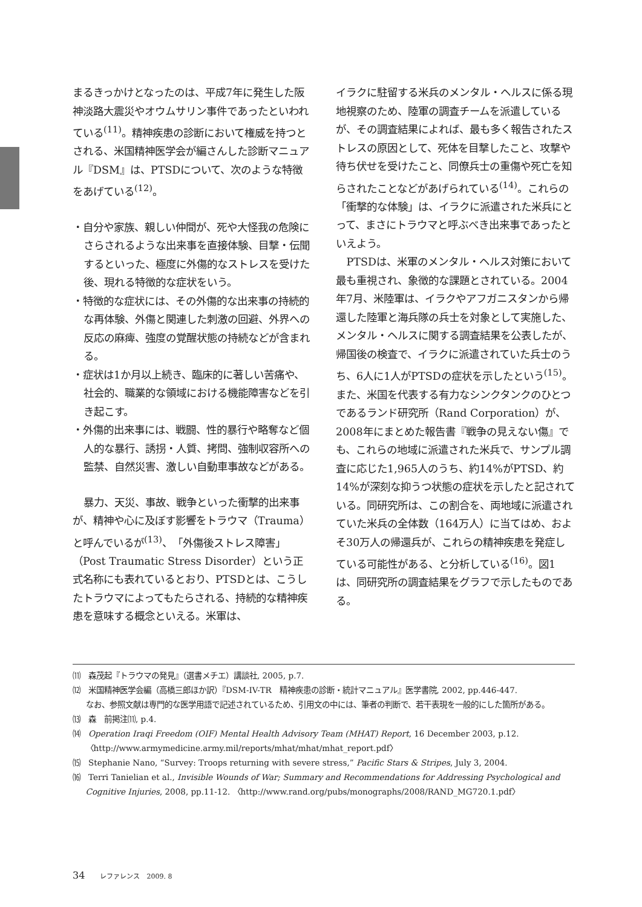まるきっかけとなったのは、平成7年に発生した阪神淡路大震災やオウムサリン事件であったといわれている<sup>(11)</sup>。精神疾患の診断において権威を持つとされる、米国精神医学会が編さんした診断マニュアル『DSM』は、PTSDについて、次のような特徴をあげている<sup>(12)</sup>。
・自分や家族、親しい仲間が、死や大怪我の危険にさらされるような出来事を直接体験、目撃・伝聞するといった、極度に外傷的なストレスを受けた後、現れる特徴的な症状をいう。
・特徴的な症状には、その外傷的な出来事の持続的な再体験、外傷と関連した刺激の回避、外界への反応の麻痺、強度の覚醒状態の持続などが含まれる。
・症状は1か月以上続き、臨床的に著しい苦痛や、社会的、職業的な領域における機能障害などを引き起こす。
・外傷的出来事には、戦闘、性的暴行や略奪など個人的な暴行、誘拐・人質、拷問、強制収容所への監禁、自然災害、激しい自動車事故などがある。
暴力、天災、事故、戦争といった衝撃的出来事が、精神や心に及ぼす影響をトラウマ（Trauma）と呼んでいるが<sup>(13)</sup>、「外傷後ストレス障害」（Post Traumatic Stress Disorder）という正式名称にも表れているとおり、PTSDとは、こうしたトラウマによってもたらされる、持続的な精神疾患を意味する概念といえる。米軍は、
イラクに駐留する米兵のメンタル・ヘルスに係る現地視察のため、陸軍の調査チームを派遣しているが、その調査結果によれば、最も多く報告されたストレスの原因として、死体を目撃したこと、攻撃や待ち伏せを受けたこと、同僚兵士の重傷や死亡を知らされたことなどがあげられている<sup>(14)</sup>。これらの「衝撃的な体験」は、イラクに派遣された米兵にとって、まさにトラウマと呼ぶべき出来事であったといえよう。
PTSDは、米軍のメンタル・ヘルス対策において最も重視され、象徴的な課題とされている。2004年7月、米陸軍は、イラクやアフガニスタンから帰還した陸軍と海兵隊の兵士を対象として実施した、メンタル・ヘルスに関する調査結果を公表したが、帰国後の検査で、イラクに派遣されていた兵士のうち、6人に1人がPTSDの症状を示したという<sup>(15)</sup>。また、米国を代表する有力なシンクタンクのひとつであるランド研究所（Rand Corporation）が、2008年にまとめた報告書『戦争の見えない傷』でも、これらの地域に派遣された米兵で、サンプル調査に応じた1,965人のうち、約14%がPTSD、約14%が深刻な抑うつ状態の症状を示したと記されている。同研究所は、この割合を、両地域に派遣されていた米兵の全体数（164万人）に当てはめ、およそ30万人の帰還兵が、これらの精神疾患を発症している可能性がある、と分析している<sup>(16)</sup>。図1は、同研究所の調査結果をグラフで示したものである。
⑾　森茂起『トラウマの発見』（選書メチエ）講談社, 2005, p.7.
⑿　米国精神医学会編（高橋三郎ほか訳）『DSM-IV-TR　精神疾患の診断・統計マニュアル』医学書院, 2002, pp.446-447.
なお、参照文献は専門的な医学用語で記述されているため、引用文の中には、筆者の判断で、若干表現を一般的にした箇所がある。
⒀　森　前掲注⑾, p.4.
⒁　Operation Iraqi Freedom (OIF) Mental Health Advisory Team (MHAT) Report, 16 December 2003, p.12. 〈http://www.armymedicine.army.mil/reports/mhat/mhat/mhat_report.pdf〉
⒂　Stephanie Nano, “Survey: Troops returning with severe stress,” Pacific Stars & Stripes, July 3, 2004.
⒃　Terri Tanielian et al., Invisible Wounds of War; Summary and Recommendations for Addressing Psychological and Cognitive Injuries, 2008, pp.11-12. 〈http://www.rand.org/pubs/monographs/2008/RAND_MG720.1.pdf〉
34 レファレンス　2009. 8